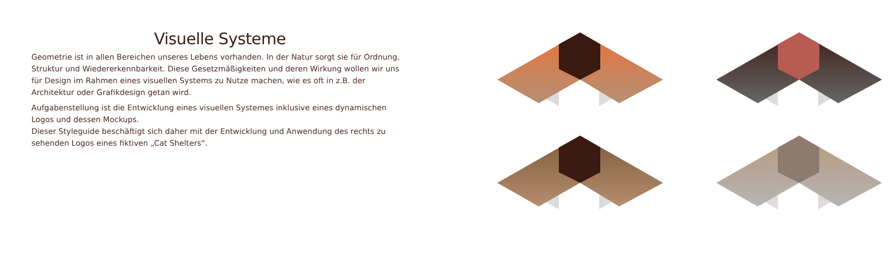Visuelle Systeme
Geometrie ist in allen Bereichen unseres Lebens vorhanden. In der Natur sorgt sie für Ordnung, Struktur und Wiedererkennbarkeit. Diese Gesetzmäßigkeiten und deren Wirkung wollen wir uns für Design im Rahmen eines visuellen Systems zu Nutze machen, wie es oft in z.B. der Architektur oder Grafikdesign getan wird.
Aufgabenstellung ist die Entwicklung eines visuellen Systemes inklusive eines dynamischen Logos und dessen Mockups.
Dieser Styleguide beschäftigt sich daher mit der Entwicklung und Anwendung des rechts zu sehenden Logos eines fiktiven „Cat Shelters“.